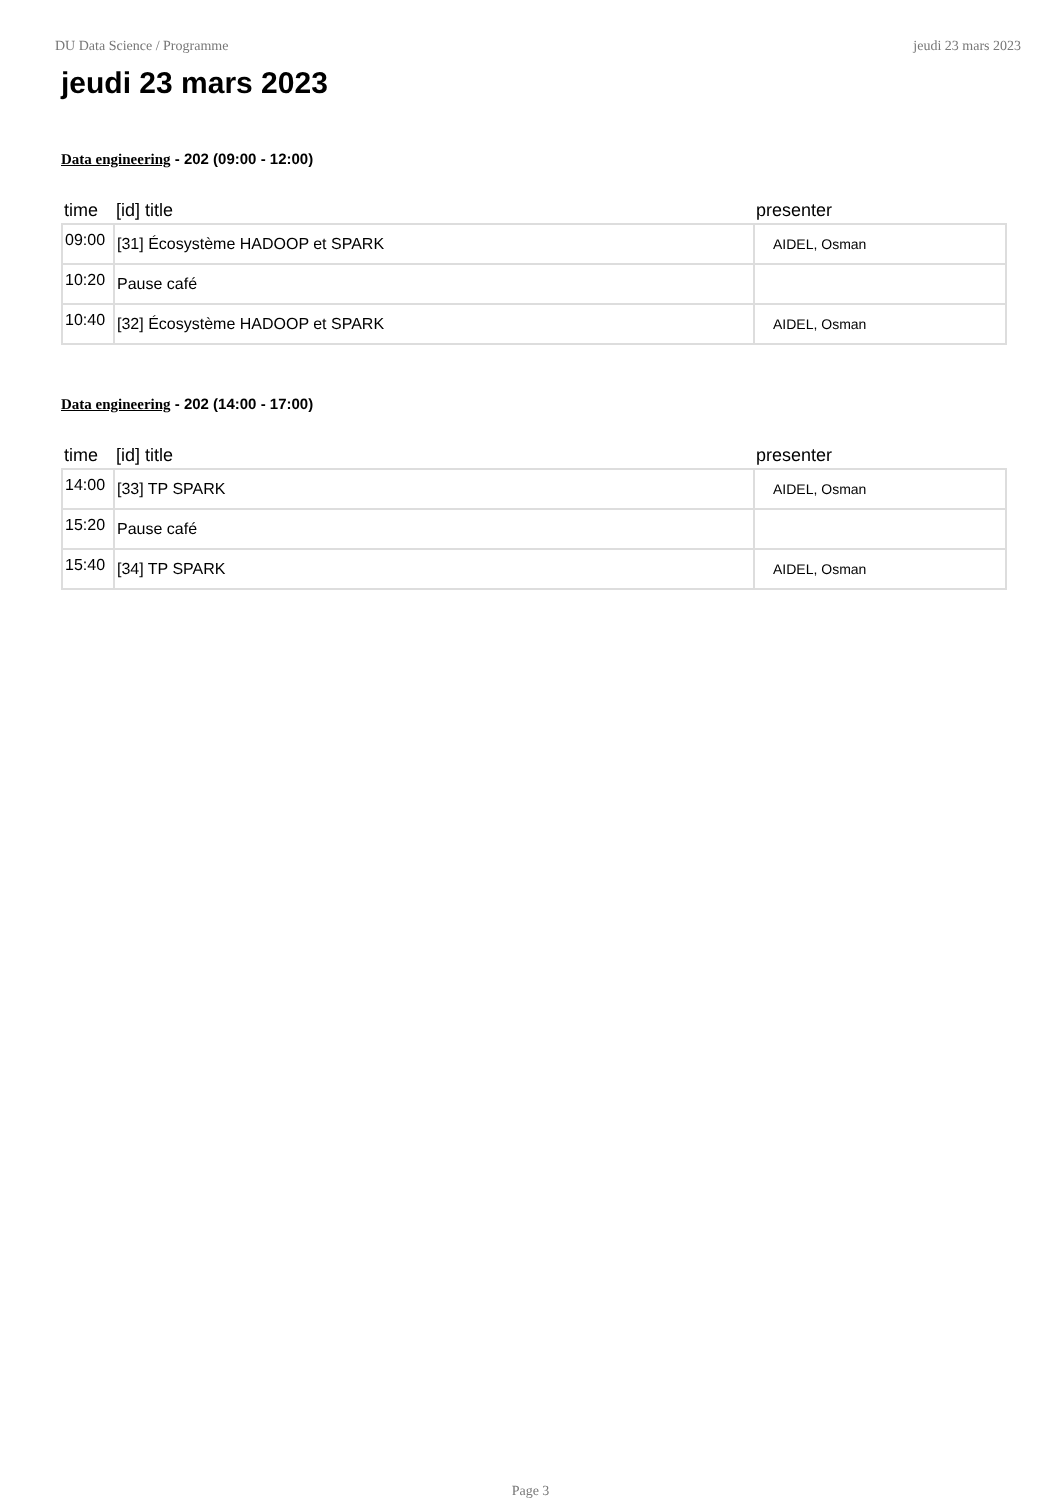DU Data Science / Programme jeudi 23 mars 2023
jeudi 23 mars 2023
Data engineering - 202 (09:00 - 12:00)
| time | [id] title | presenter |
| --- | --- | --- |
| 09:00 | [31] Écosystème HADOOP et SPARK | AIDEL, Osman |
| 10:20 | Pause café | |
| 10:40 | [32] Écosystème HADOOP et SPARK | AIDEL, Osman |
Data engineering - 202 (14:00 - 17:00)
| time | [id] title | presenter |
| --- | --- | --- |
| 14:00 | [33] TP SPARK | AIDEL, Osman |
| 15:20 | Pause café | |
| 15:40 | [34] TP SPARK | AIDEL, Osman |
Page 3